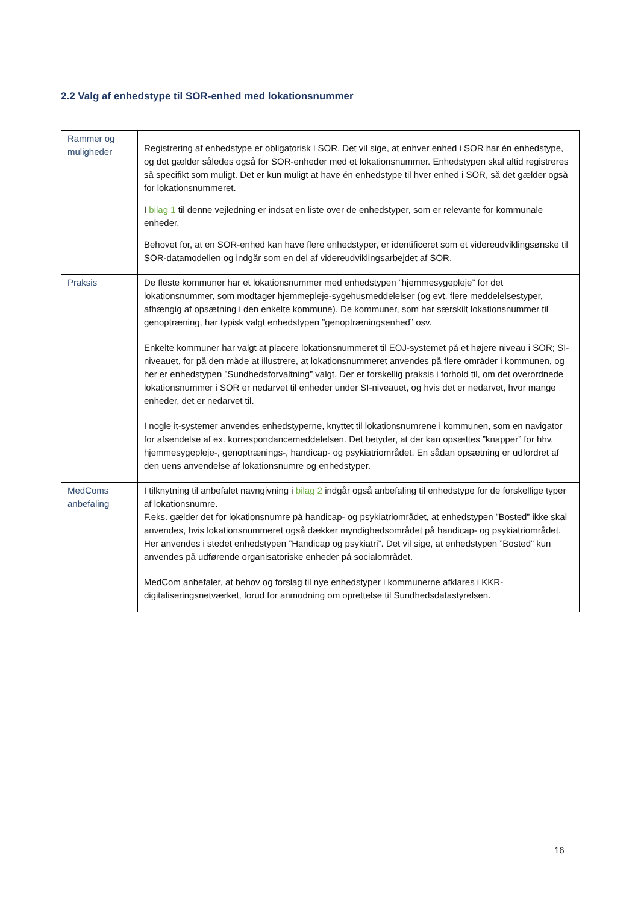2.2 Valg af enhedstype til SOR-enhed med lokationsnummer
| Rammer og muligheder | Registrering af enhedstype er obligatorisk i SOR. Det vil sige, at enhver enhed i SOR har én enhedstype, og det gælder således også for SOR-enheder med et lokationsnummer. Enhedstypen skal altid registreres så specifikt som muligt. Det er kun muligt at have én enhedstype til hver enhed i SOR, så det gælder også for lokationsnummeret. I bilag 1 til denne vejledning er indsat en liste over de enhedstyper, som er relevante for kommunale enheder. Behovet for, at en SOR-enhed kan have flere enhedstyper, er identificeret som et videreudviklingsønske til SOR-datamodellen og indgår som en del af videreudviklingsarbejdet af SOR. |
| Praksis | De fleste kommuner har et lokationsnummer med enhedstypen ”hjemmesygepleje” for det lokationsnummer, som modtager hjemmepleje-sygehusmeddelelser (og evt. flere meddelelsestyper, afhængig af opsætning i den enkelte kommune). De kommuner, som har særskilt lokationsnummer til genoptræning, har typisk valgt enhedstypen ”genoptræningsenhed” osv. Enkelte kommuner har valgt at placere lokationsnummeret til EOJ-systemet på et højere niveau i SOR; SI-niveauet, for på den måde at illustrere, at lokationsnummeret anvendes på flere områder i kommunen, og her er enhedstypen ”Sundhedsforvaltning” valgt. Der er forskellig praksis i forhold til, om det overordnede lokationsnummer i SOR er nedarvet til enheder under SI-niveauet, og hvis det er nedarvet, hvor mange enheder, det er nedarvet til. I nogle it-systemer anvendes enhedstyperne, knyttet til lokationsnumrene i kommunen, som en navigator for afsendelse af ex. korrespondancemeddelelsen. Det betyder, at der kan opsættes ”knapper” for hhv. hjemmesygepleje-, genoptrænings-, handicap- og psykiatriområdet. En sådan opsætning er udfordret af den uens anvendelse af lokationsnumre og enhedstyper. |
| MedComs anbefaling | I tilknytning til anbefalet navngivning i bilag 2 indgår også anbefaling til enhedstype for de forskellige typer af lokationsnumre. F.eks. gælder det for lokationsnumre på handicap- og psykiatriområdet, at enhedstypen ”Bosted” ikke skal anvendes, hvis lokationsnummeret også dækker myndighedsområdet på handicap- og psykiatriområdet. Her anvendes i stedet enhedstypen ”Handicap og psykiatri”. Det vil sige, at enhedstypen ”Bosted” kun anvendes på udførende organisatoriske enheder på socialområdet. MedCom anbefaler, at behov og forslag til nye enhedstyper i kommunerne afklares i KKR-digitaliseringsnetværket, forud for anmodning om oprettelse til Sundhedsdatastyrelsen. |
16